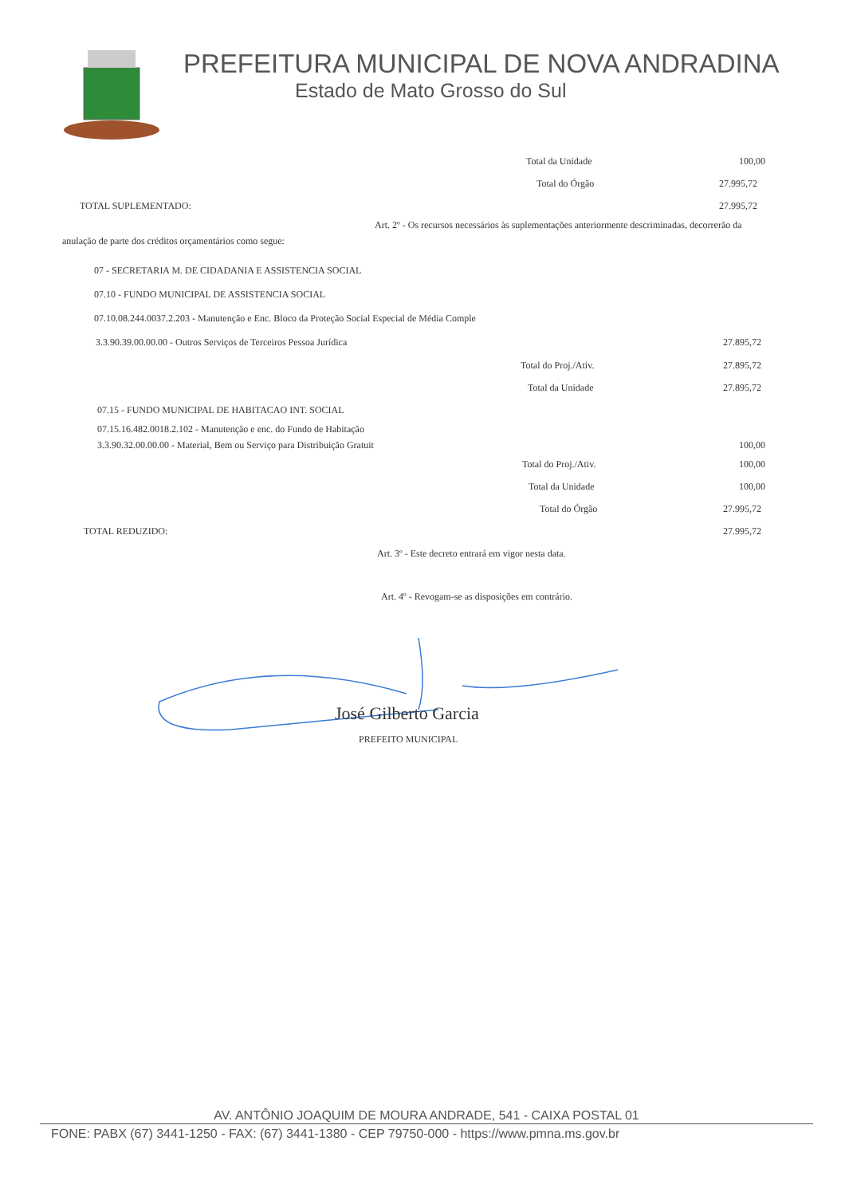PREFEITURA MUNICIPAL DE NOVA ANDRADINA
Estado de Mato Grosso do Sul
Total da Unidade 100,00
Total do Órgão 27.995,72
TOTAL SUPLEMENTADO: 27.995,72
Art. 2º - Os recursos necessários às suplementações anteriormente descriminadas, decorrerão da anulação de parte dos créditos orçamentários como segue:
07 - SECRETARIA M. DE CIDADANIA E ASSISTENCIA SOCIAL
07.10 - FUNDO MUNICIPAL DE ASSISTENCIA SOCIAL
07.10.08.244.0037.2.203 - Manutenção e Enc. Bloco da Proteção Social Especial de Média Comple
3.3.90.39.00.00.00 - Outros Serviços de Terceiros Pessoa Jurídica 27.895,72
Total do Proj./Ativ. 27.895,72
Total da Unidade 27.895,72
07.15 - FUNDO MUNICIPAL DE HABITACAO INT. SOCIAL
07.15.16.482.0018.2.102 - Manutenção e enc. do Fundo de Habitação
3.3.90.32.00.00.00 - Material, Bem ou Serviço para Distribuição Gratuit 100,00
Total do Proj./Ativ. 100,00
Total da Unidade 100,00
Total do Órgão 27.995,72
TOTAL REDUZIDO: 27.995,72
Art. 3º - Este decreto entrará em vigor nesta data.
Art. 4º - Revogam-se as disposições em contrário.
José Gilberto Garcia
PREFEITO MUNICIPAL
AV. ANTÔNIO JOAQUIM DE MOURA ANDRADE, 541 - CAIXA POSTAL 01
FONE: PABX (67) 3441-1250 - FAX: (67) 3441-1380 - CEP 79750-000 - https://www.pmna.ms.gov.br